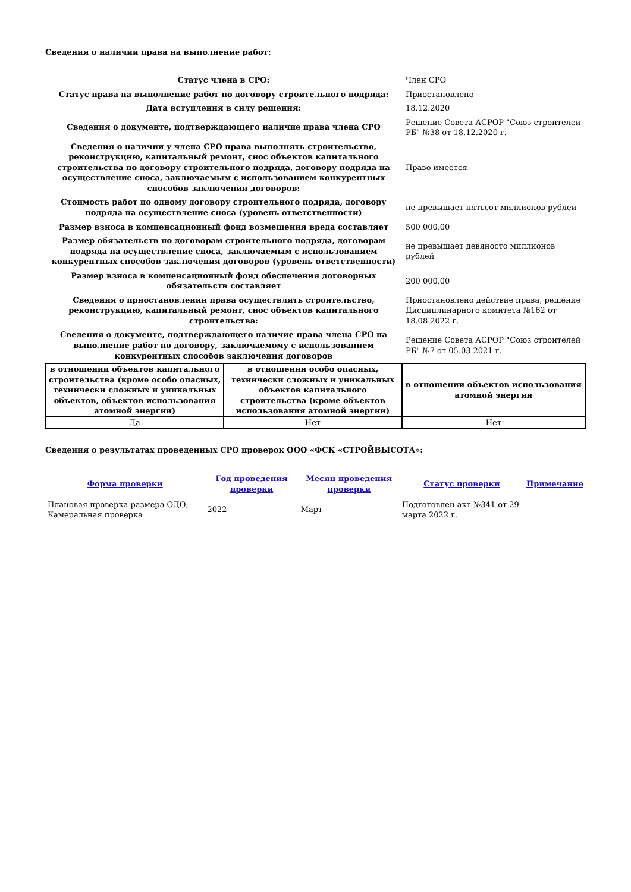Сведения о наличии права на выполнение работ:
| Статус члена в СРО: | Член СРО |
| Статус права на выполнение работ по договору строительного подряда: | Приостановлено |
| Дата вступления в силу решения: | 18.12.2020 |
| Сведения о документе, подтверждающего наличие права члена СРО | Решение Совета АСРОР "Союз строителей РБ" №38 от 18.12.2020 г. |
| Сведения о наличии у члена СРО права выполнять строительство, реконструкцию, капитальный ремонт, снос объектов капитального строительства по договору строительного подряда, договору подряда на осуществление сноса, заключаемым с использованием конкурентных способов заключения договоров: | Право имеется |
| Стоимость работ по одному договору строительного подряда, договору подряда на осуществление сноса (уровень ответственности) | не превышает пятьсот миллионов рублей |
| Размер взноса в компенсационный фонд возмещения вреда составляет | 500 000,00 |
| Размер обязательств по договорам строительного подряда, договорам подряда на осуществление сноса, заключаемым с использованием конкурентных способов заключения договоров (уровень ответственности) | не превышает девяносто миллионов рублей |
| Размер взноса в компенсационный фонд обеспечения договорных обязательств составляет | 200 000,00 |
| Сведения о приостановлении права осуществлять строительство, реконструкцию, капитальный ремонт, снос объектов капитального строительства: | Приостановлено действие права, решение Дисциплинарного комитета №162 от 18.08.2022 г. |
| Сведения о документе, подтверждающего наличие права члена СРО на выполнение работ по договору, заключаемому с использованием конкурентных способов заключения договоров | Решение Совета АСРОР "Союз строителей РБ" №7 от 05.03.2021 г. |
| в отношении объектов капитального строительства (кроме особо опасных, технически сложных и уникальных объектов, объектов использования атомной энергии) | в отношении особо опасных, технически сложных и уникальных объектов капитального строительства (кроме объектов использования атомной энергии) | в отношении объектов использования атомной энергии |
| --- | --- | --- |
| Да | Нет | Нет |
Сведения о результатах проведенных СРО проверок ООО «ФСК «СТРОЙВЫСОТА»:
| Форма проверки | Год проведения проверки | Месяц проведения проверки | Статус проверки | Примечание |
| --- | --- | --- | --- | --- |
| Плановая проверка размера ОДО, Камеральная проверка | 2022 | Март | Подготовлен акт №341 от 29 марта 2022 г. | |